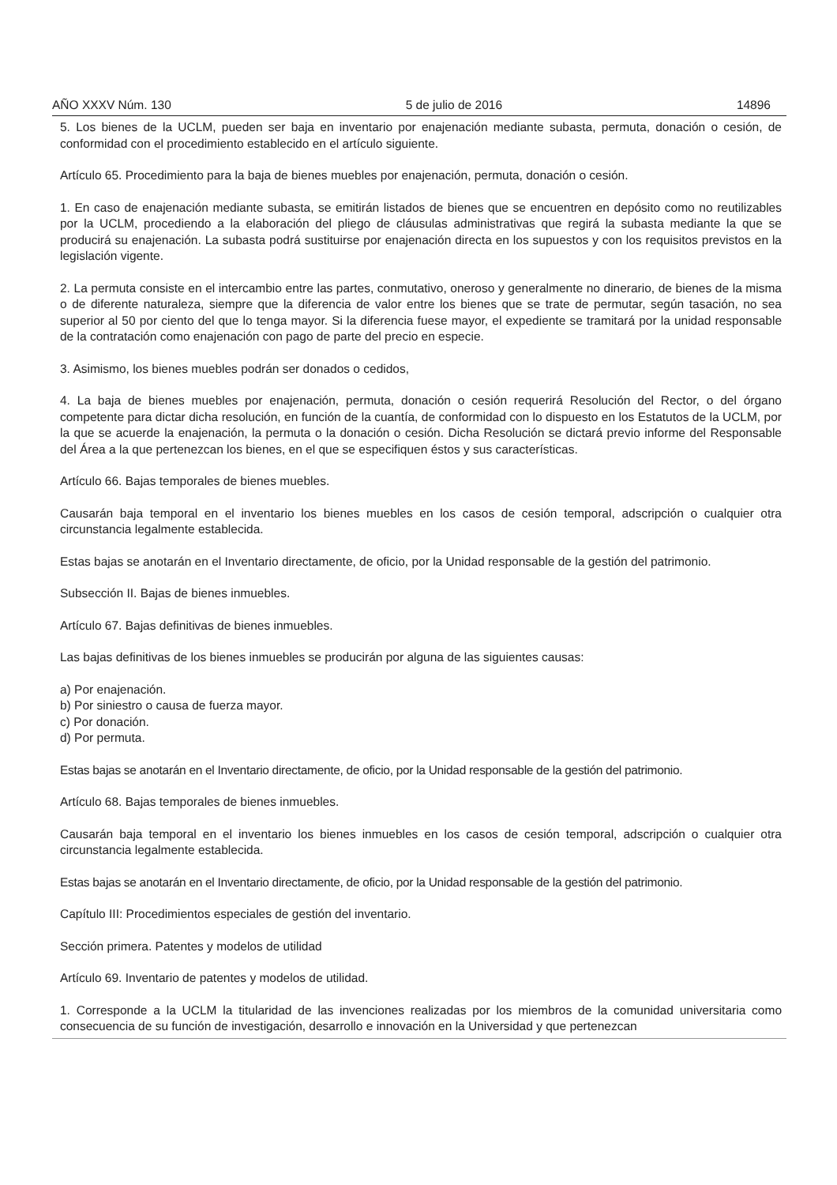AÑO XXXV Núm. 130 5 de julio de 2016 14896
5. Los bienes de la UCLM, pueden ser baja en inventario por enajenación mediante subasta, permuta, donación o cesión, de conformidad con el procedimiento establecido en el artículo siguiente.
Artículo 65. Procedimiento para la baja de bienes muebles por enajenación, permuta, donación o cesión.
1. En caso de enajenación mediante subasta, se emitirán listados de bienes que se encuentren en depósito como no reutilizables por la UCLM, procediendo a la elaboración del pliego de cláusulas administrativas que regirá la subasta mediante la que se producirá su enajenación. La subasta podrá sustituirse por enajenación directa en los supuestos y con los requisitos previstos en la legislación vigente.
2. La permuta consiste en el intercambio entre las partes, conmutativo, oneroso y generalmente no dinerario, de bienes de la misma o de diferente naturaleza, siempre que la diferencia de valor entre los bienes que se trate de permutar, según tasación, no sea superior al 50 por ciento del que lo tenga mayor. Si la diferencia fuese mayor, el expediente se tramitará por la unidad responsable de la contratación como enajenación con pago de parte del precio en especie.
3. Asimismo, los bienes muebles podrán ser donados o cedidos,
4. La baja de bienes muebles por enajenación, permuta, donación o cesión requerirá Resolución del Rector, o del órgano competente para dictar dicha resolución, en función de la cuantía, de conformidad con lo dispuesto en los Estatutos de la UCLM, por la que se acuerde la enajenación, la permuta o la donación o cesión. Dicha Resolución se dictará previo informe del Responsable del Área a la que pertenezcan los bienes, en el que se especifiquen éstos y sus características.
Artículo 66. Bajas temporales de bienes muebles.
Causarán baja temporal en el inventario los bienes muebles en los casos de cesión temporal, adscripción o cualquier otra circunstancia legalmente establecida.
Estas bajas se anotarán en el Inventario directamente, de oficio, por la Unidad responsable de la gestión del patrimonio.
Subsección II. Bajas de bienes inmuebles.
Artículo 67. Bajas definitivas de bienes inmuebles.
Las bajas definitivas de los bienes inmuebles se producirán por alguna de las siguientes causas:
a) Por enajenación.
b) Por siniestro o causa de fuerza mayor.
c) Por donación.
d) Por permuta.
Estas bajas se anotarán en el Inventario directamente, de oficio, por la Unidad responsable de la gestión del patrimonio.
Artículo 68. Bajas temporales de bienes inmuebles.
Causarán baja temporal en el inventario los bienes inmuebles en los casos de cesión temporal, adscripción o cualquier otra circunstancia legalmente establecida.
Estas bajas se anotarán en el Inventario directamente, de oficio, por la Unidad responsable de la gestión del patrimonio.
Capítulo III: Procedimientos especiales de gestión del inventario.
Sección primera. Patentes y modelos de utilidad
Artículo 69. Inventario de patentes y modelos de utilidad.
1. Corresponde a la UCLM la titularidad de las invenciones realizadas por los miembros de la comunidad universitaria como consecuencia de su función de investigación, desarrollo e innovación en la Universidad y que pertenezcan